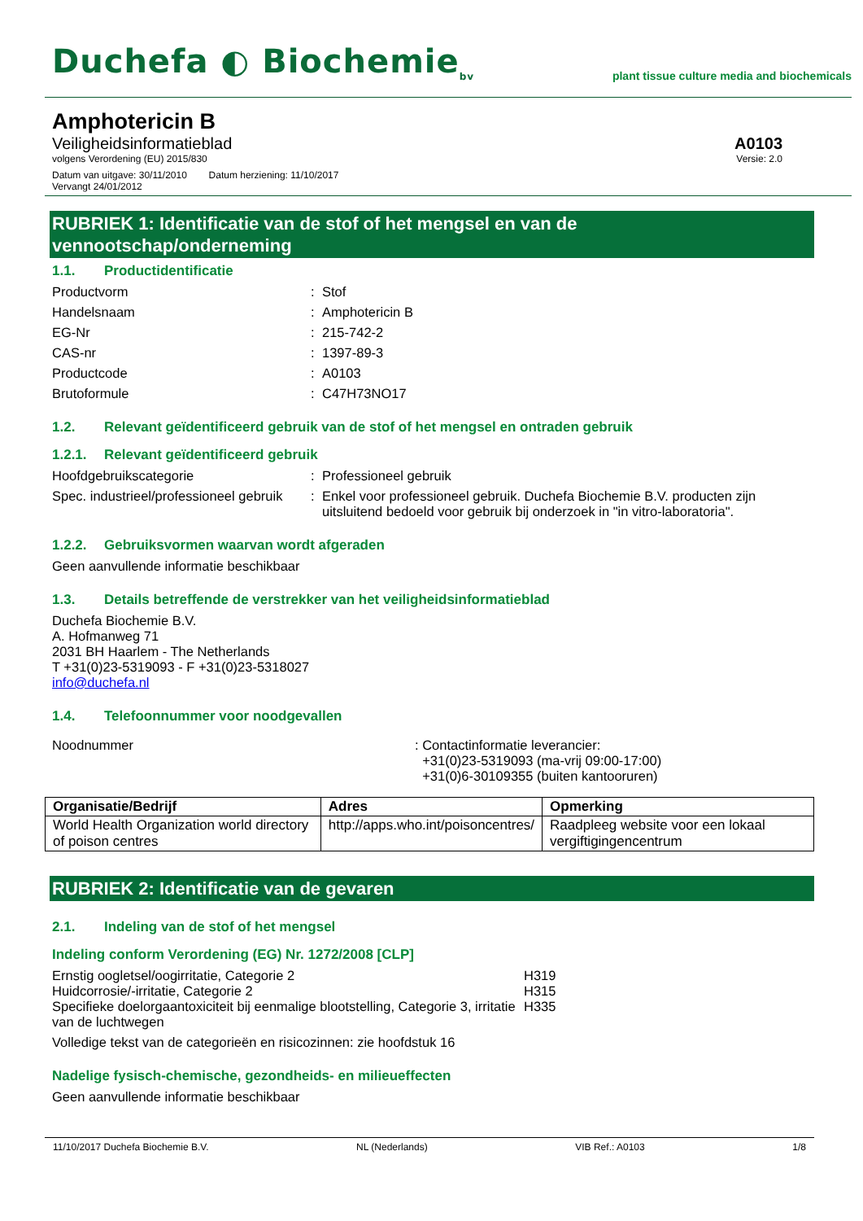Duchefa ◐ Biochemie<sub>bv</sub>
plant tissue culture media and biochemicals
Amphotericin B
Veiligheidsinformatieblad A0103
volgens Verordening (EU) 2015/830 Versie: 2.0
Datum van uitgave: 30/11/2010 Datum herziening: 11/10/2017
Vervangt 24/01/2012
RUBRIEK 1: Identificatie van de stof of het mengsel en van de
vennootschap/onderneming
1.1. Productidentificatie
Productvorm
:
Stof
Handelsnaam
:
Amphotericin B
EG-Nr
:
215-742-2
CAS-nr
:
1397-89-3
Productcode
:
A0103
Brutoformule
:
C47H73NO17
1.2. Relevant geïdentificeerd gebruik van de stof of het mengsel en ontraden gebruik
1.2.1. Relevant geïdentificeerd gebruik
Hoofdgebruikscategorie
:
Professioneel gebruik
Spec. industrieel/professioneel gebruik
:
Enkel voor professioneel gebruik. Duchefa Biochemie B.V. producten zijn uitsluitend bedoeld voor gebruik bij onderzoek in "in vitro-laboratoria".
1.2.2. Gebruiksvormen waarvan wordt afgeraden
Geen aanvullende informatie beschikbaar
1.3. Details betreffende de verstrekker van het veiligheidsinformatieblad
Duchefa Biochemie B.V.
A. Hofmanweg 71
2031 BH Haarlem - The Netherlands
T +31(0)23-5319093 - F +31(0)23-5318027
info@duchefa.nl
1.4. Telefoonnummer voor noodgevallen
Noodnummer
: Contactinformatie leverancier:
+31(0)23-5319093 (ma-vrij 09:00-17:00)
+31(0)6-30109355 (buiten kantooruren)
| Organisatie/Bedrijf | Adres | Opmerking |
| --- | --- | --- |
| World Health Organization world directory of poison centres | http://apps.who.int/poisoncentres/ | Raadpleeg website voor een lokaal vergiftigingencentrum |
RUBRIEK 2: Identificatie van de gevaren
2.1. Indeling van de stof of het mengsel
Indeling conform Verordening (EG) Nr. 1272/2008 [CLP]
Ernstig oogletsel/oogirritatie, Categorie 2
H319
Huidcorrosie/-irritatie, Categorie 2
H315
Specifieke doelorgaantoxiciteit bij eenmalige blootstelling, Categorie 3, irritatie van de luchtwegen
H335
Volledige tekst van de categorieën en risicozinnen: zie hoofdstuk 16
Nadelige fysisch-chemische, gezondheids- en milieueffecten
Geen aanvullende informatie beschikbaar
11/10/2017 Duchefa Biochemie B.V. NL (Nederlands) VIB Ref.: A0103 1/8